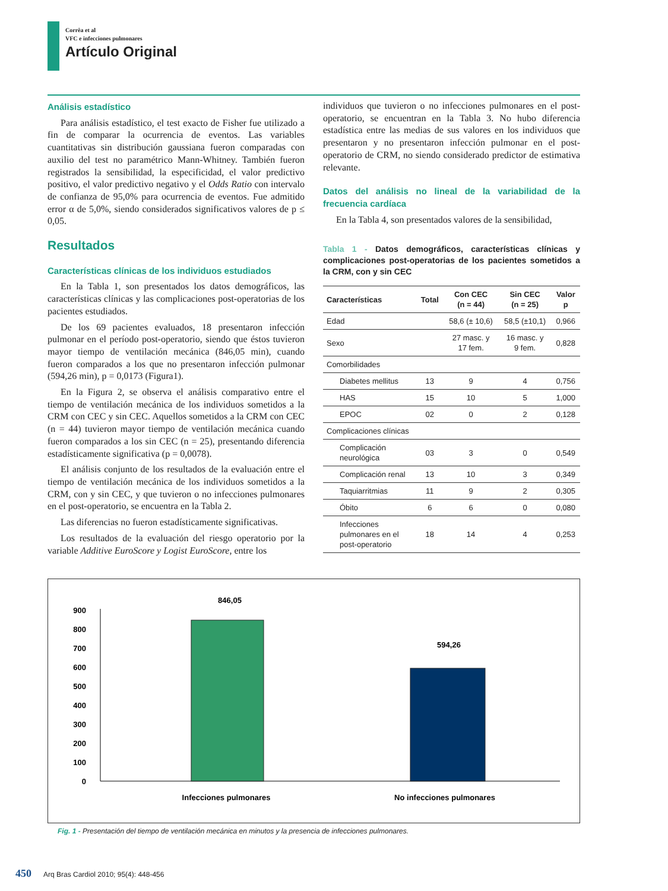Corrêa et al
VFC e infecciones pulmonares
Artículo Original
Análisis estadístico
Para análisis estadístico, el test exacto de Fisher fue utilizado a fin de comparar la ocurrencia de eventos. Las variables cuantitativas sin distribución gaussiana fueron comparadas con auxilio del test no paramétrico Mann-Whitney. También fueron registrados la sensibilidad, la especificidad, el valor predictivo positivo, el valor predictivo negativo y el Odds Ratio con intervalo de confianza de 95,0% para ocurrencia de eventos. Fue admitido error α de 5,0%, siendo considerados significativos valores de p ≤ 0,05.
Resultados
Características clínicas de los individuos estudiados
En la Tabla 1, son presentados los datos demográficos, las características clínicas y las complicaciones post-operatorias de los pacientes estudiados.
De los 69 pacientes evaluados, 18 presentaron infección pulmonar en el período post-operatorio, siendo que éstos tuvieron mayor tiempo de ventilación mecánica (846,05 min), cuando fueron comparados a los que no presentaron infección pulmonar (594,26 min), p = 0,0173 (Figura1).
En la Figura 2, se observa el análisis comparativo entre el tiempo de ventilación mecánica de los individuos sometidos a la CRM con CEC y sin CEC. Aquellos sometidos a la CRM con CEC (n = 44) tuvieron mayor tiempo de ventilación mecánica cuando fueron comparados a los sin CEC (n = 25), presentando diferencia estadísticamente significativa (p = 0,0078).
El análisis conjunto de los resultados de la evaluación entre el tiempo de ventilación mecánica de los individuos sometidos a la CRM, con y sin CEC, y que tuvieron o no infecciones pulmonares en el post-operatorio, se encuentra en la Tabla 2.
Las diferencias no fueron estadísticamente significativas.
Los resultados de la evaluación del riesgo operatorio por la variable Additive EuroScore y Logist EuroScore, entre los
individuos que tuvieron o no infecciones pulmonares en el post-operatorio, se encuentran en la Tabla 3. No hubo diferencia estadística entre las medias de sus valores en los individuos que presentaron y no presentaron infección pulmonar en el post-operatorio de CRM, no siendo considerado predictor de estimativa relevante.
Datos del análisis no lineal de la variabilidad de la frecuencia cardíaca
En la Tabla 4, son presentados valores de la sensibilidad,
Tabla 1 - Datos demográficos, características clínicas y complicaciones post-operatorias de los pacientes sometidos a la CRM, con y sin CEC
| Características | Total | Con CEC (n = 44) | Sin CEC (n = 25) | Valor p |
| --- | --- | --- | --- | --- |
| Edad | | 58,6 (± 10,6) | 58,5 (±10,1) | 0,966 |
| Sexo | | 27 masc. y 17 fem. | 16 masc. y 9 fem. | 0,828 |
| Comorbilidades | | | | |
| Diabetes mellitus | 13 | 9 | 4 | 0,756 |
| HAS | 15 | 10 | 5 | 1,000 |
| EPOC | 02 | 0 | 2 | 0,128 |
| Complicaciones clínicas | | | | |
| Complicación neurológica | 03 | 3 | 0 | 0,549 |
| Complicación renal | 13 | 10 | 3 | 0,349 |
| Taquiarritmias | 11 | 9 | 2 | 0,305 |
| Óbito | 6 | 6 | 0 | 0,080 |
| Infecciones pulmonares en el post-operatorio | 18 | 14 | 4 | 0,253 |
0
100
200
300
400
500
600
700
800
900
846,05
594,26
Infecciones pulmonares
No infecciones pulmonares
Fig. 1 - Presentación del tiempo de ventilación mecánica en minutos y la presencia de infecciones pulmonares.
450 Arq Bras Cardiol 2010; 95(4): 448-456